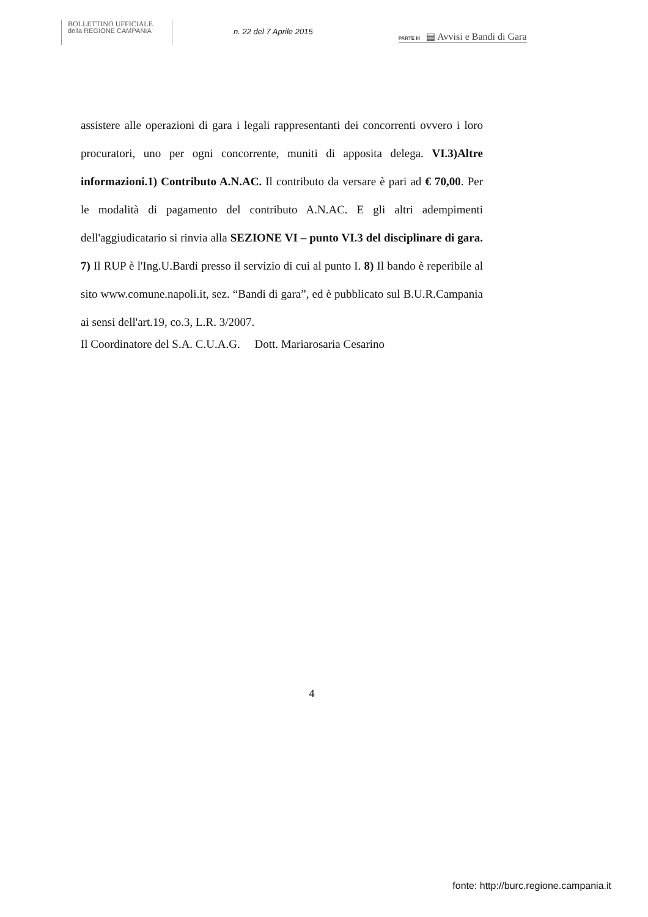BOLLETTINO UFFICIALE
della REGIONE CAMPANIA
n. 22 del 7 Aprile 2015
PARTE III ▤ Avvisi e Bandi di Gara
assistere alle operazioni di gara i legali rappresentanti dei concorrenti ovvero i loro procuratori, uno per ogni concorrente, muniti di apposita delega. VI.3)Altre informazioni.1) Contributo A.N.AC. Il contributo da versare è pari ad € 70,00. Per le modalità di pagamento del contributo A.N.AC. E gli altri adempimenti dell'aggiudicatario si rinvia alla SEZIONE VI – punto VI.3 del disciplinare di gara. 7) Il RUP è l'Ing.U.Bardi presso il servizio di cui al punto I. 8) Il bando è reperibile al sito www.comune.napoli.it, sez. “Bandi di gara”, ed è pubblicato sul B.U.R.Campania ai sensi dell'art.19, co.3, L.R. 3/2007.
Il Coordinatore del S.A. C.U.A.G. Dott. Mariarosaria Cesarino
4
fonte: http://burc.regione.campania.it